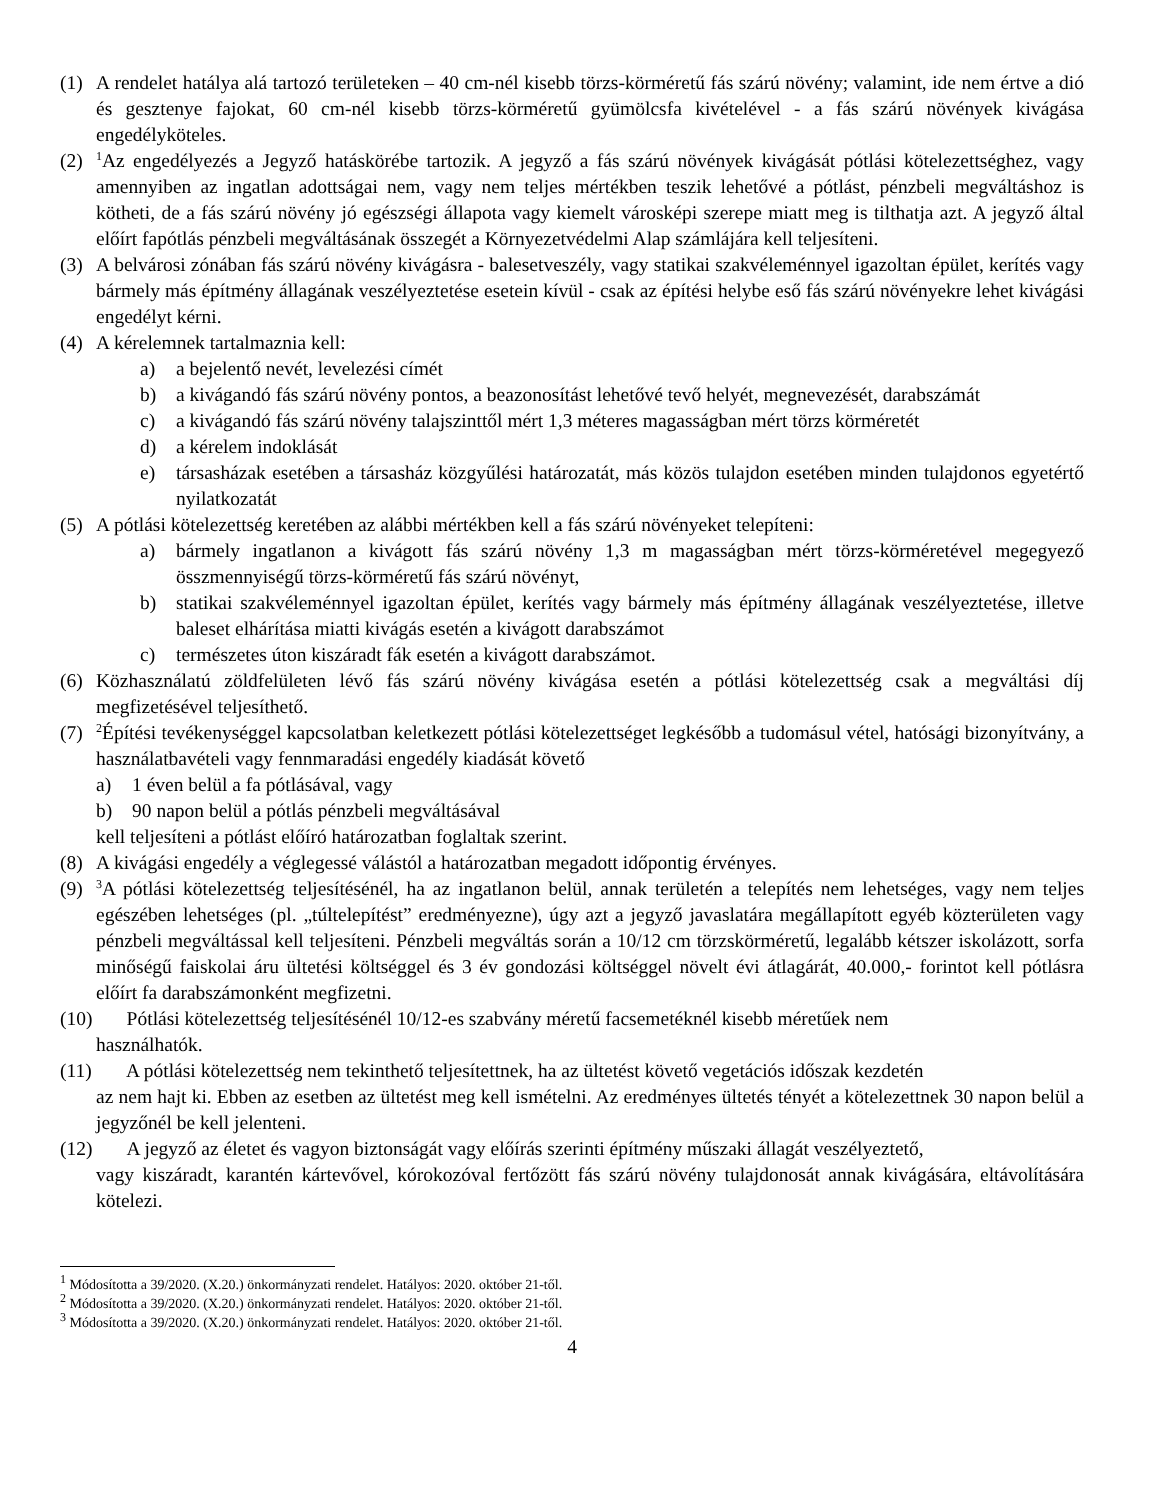(1) A rendelet hatálya alá tartozó területeken – 40 cm-nél kisebb törzs-körméretű fás szárú növény; valamint, ide nem értve a dió és gesztenye fajokat, 60 cm-nél kisebb törzs-körméretű gyümölcsfa kivételével - a fás szárú növények kivágása engedélyköteles.
(2) <sup>1</sup>Az engedélyezés a Jegyző hatáskörébe tartozik. A jegyző a fás szárú növények kivágását pótlási kötelezettséghez, vagy amennyiben az ingatlan adottságai nem, vagy nem teljes mértékben teszik lehetővé a pótlást, pénzbeli megváltáshoz is kötheti, de a fás szárú növény jó egészségi állapota vagy kiemelt városképi szerepe miatt meg is tilthatja azt. A jegyző által előírt fapótlás pénzbeli megváltásának összegét a Környezetvédelmi Alap számlájára kell teljesíteni.
(3) A belvárosi zónában fás szárú növény kivágásra - balesetveszély, vagy statikai szakvéleménnyel igazoltan épület, kerítés vagy bármely más építmény állagának veszélyeztetése esetein kívül - csak az építési helybe eső fás szárú növényekre lehet kivágási engedélyt kérni.
(4) A kérelemnek tartalmaznia kell:
a) a bejelentő nevét, levelezési címét
b) a kivágandó fás szárú növény pontos, a beazonosítást lehetővé tevő helyét, megnevezését, darabszámát
c) a kivágandó fás szárú növény talajszinttől mért 1,3 méteres magasságban mért törzs körméretét
d) a kérelem indoklását
e) társasházak esetében a társasház közgyűlési határozatát, más közös tulajdon esetében minden tulajdonos egyetértő nyilatkozatát
(5) A pótlási kötelezettség keretében az alábbi mértékben kell a fás szárú növényeket telepíteni:
a) bármely ingatlanon a kivágott fás szárú növény 1,3 m magasságban mért törzs-körméretével megegyező összmennyiségű törzs-körméretű fás szárú növényt,
b) statikai szakvéleménnyel igazoltan épület, kerítés vagy bármely más építmény állagának veszélyeztetése, illetve baleset elhárítása miatti kivágás esetén a kivágott darabszámot
c) természetes úton kiszáradt fák esetén a kivágott darabszámot.
(6) Közhasználatú zöldfelületen lévő fás szárú növény kivágása esetén a pótlási kötelezettség csak a megváltási díj megfizetésével teljesíthető.
(7) <sup>2</sup>Építési tevékenységgel kapcsolatban keletkezett pótlási kötelezettséget legkésőbb a tudomásul vétel, hatósági bizonyítvány, a használatbavételi vagy fennmaradási engedély kiadását követő
a) 1 éven belül a fa pótlásával, vagy
b) 90 napon belül a pótlás pénzbeli megváltásával
kell teljesíteni a pótlást előíró határozatban foglaltak szerint.
(8) A kivágási engedély a véglegessé válástól a határozatban megadott időpontig érvényes.
(9) <sup>3</sup>A pótlási kötelezettség teljesítésénél, ha az ingatlanon belül, annak területén a telepítés nem lehetséges, vagy nem teljes egészében lehetséges (pl. „túltelepítést” eredményezne), úgy azt a jegyző javaslatára megállapított egyéb közterületen vagy pénzbeli megváltással kell teljesíteni. Pénzbeli megváltás során a 10/12 cm törzskörméretű, legalább kétszer iskolázott, sorfa minőségű faiskolai áru ültetési költséggel és 3 év gondozási költséggel növelt évi átlagárát, 40.000,- forintot kell pótlásra előírt fa darabszámonként megfizetni.
(10) Pótlási kötelezettség teljesítésénél 10/12-es szabvány méretű facsemetéknél kisebb méretűek nem
használhatók.
(11) A pótlási kötelezettség nem tekinthető teljesítettnek, ha az ültetést követő vegetációs időszak kezdetén
az nem hajt ki. Ebben az esetben az ültetést meg kell ismételni. Az eredményes ültetés tényét a kötelezettnek 30 napon belül a jegyzőnél be kell jelenteni.
(12) A jegyző az életet és vagyon biztonságát vagy előírás szerinti építmény műszaki állagát veszélyeztető,
vagy kiszáradt, karantén kártevővel, kórokozóval fertőzött fás szárú növény tulajdonosát annak kivágására, eltávolítására kötelezi.
<sup>1</sup> Módosította a 39/2020. (X.20.) önkormányzati rendelet. Hatályos: 2020. október 21-től.
<sup>2</sup> Módosította a 39/2020. (X.20.) önkormányzati rendelet. Hatályos: 2020. október 21-től.
<sup>3</sup> Módosította a 39/2020. (X.20.) önkormányzati rendelet. Hatályos: 2020. október 21-től.
4